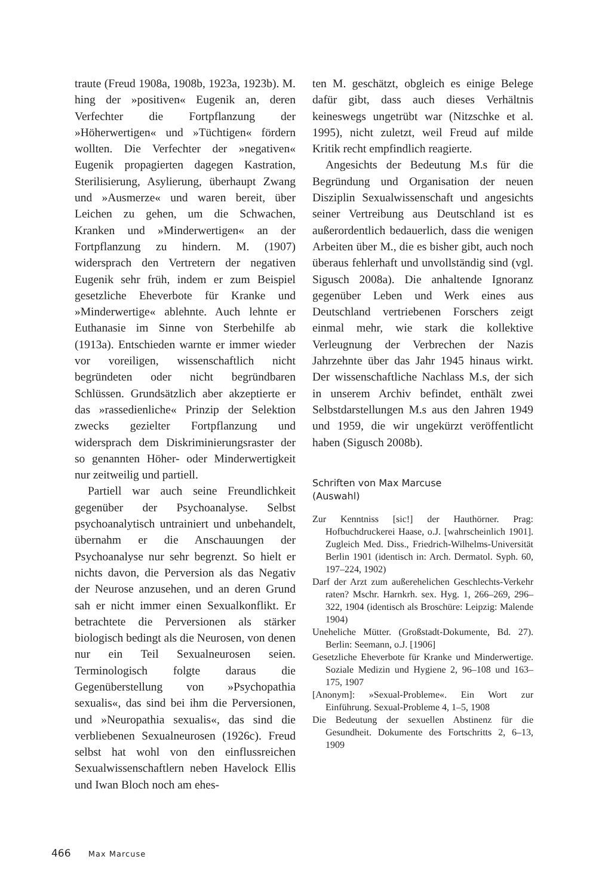traute (Freud 1908a, 1908b, 1923a, 1923b). M. hing der »positiven« Eugenik an, deren Verfechter die Fortpflanzung der »Höherwertigen« und »Tüchtigen« fördern wollten. Die Verfechter der »negativen« Eugenik propagierten dagegen Kastration, Sterilisierung, Asylierung, überhaupt Zwang und »Ausmerze« und waren bereit, über Leichen zu gehen, um die Schwachen, Kranken und »Minderwertigen« an der Fortpflanzung zu hindern. M. (1907) widersprach den Vertretern der negativen Eugenik sehr früh, indem er zum Beispiel gesetzliche Eheverbote für Kranke und »Minderwertige« ablehnte. Auch lehnte er Euthanasie im Sinne von Sterbehilfe ab (1913a). Entschieden warnte er immer wieder vor voreiligen, wissenschaftlich nicht begründeten oder nicht begründbaren Schlüssen. Grundsätzlich aber akzeptierte er das »rassedienliche« Prinzip der Selektion zwecks gezielter Fortpflanzung und widersprach dem Diskriminierungsraster der so genannten Höher- oder Minderwertigkeit nur zeitweilig und partiell.
Partiell war auch seine Freundlichkeit gegenüber der Psychoanalyse. Selbst psychoanalytisch untrainiert und unbehandelt, übernahm er die Anschauungen der Psychoanalyse nur sehr begrenzt. So hielt er nichts davon, die Perversion als das Negativ der Neurose anzusehen, und an deren Grund sah er nicht immer einen Sexualkonflikt. Er betrachtete die Perversionen als stärker biologisch bedingt als die Neurosen, von denen nur ein Teil Sexualneurosen seien. Terminologisch folgte daraus die Gegenüberstellung von »Psychopathia sexualis«, das sind bei ihm die Perversionen, und »Neuropathia sexualis«, das sind die verbliebenen Sexualneurosen (1926c). Freud selbst hat wohl von den einflussreichen Sexualwissenschaftlern neben Havelock Ellis und Iwan Bloch noch am ehes-
ten M. geschätzt, obgleich es einige Belege dafür gibt, dass auch dieses Verhältnis keineswegs ungetrübt war (Nitzschke et al. 1995), nicht zuletzt, weil Freud auf milde Kritik recht empfindlich reagierte.
Angesichts der Bedeutung M.s für die Begründung und Organisation der neuen Disziplin Sexualwissenschaft und angesichts seiner Vertreibung aus Deutschland ist es außerordentlich bedauerlich, dass die wenigen Arbeiten über M., die es bisher gibt, auch noch überaus fehlerhaft und unvollständig sind (vgl. Sigusch 2008a). Die anhaltende Ignoranz gegenüber Leben und Werk eines aus Deutschland vertriebenen Forschers zeigt einmal mehr, wie stark die kollektive Verleugnung der Verbrechen der Nazis Jahrzehnte über das Jahr 1945 hinaus wirkt. Der wissenschaftliche Nachlass M.s, der sich in unserem Archiv befindet, enthält zwei Selbstdarstellungen M.s aus den Jahren 1949 und 1959, die wir ungekürzt veröffentlicht haben (Sigusch 2008b).
Schriften von Max Marcuse
(Auswahl)
Zur Kenntniss [sic!] der Hauthörner. Prag: Hofbuchdruckerei Haase, o.J. [wahrscheinlich 1901]. Zugleich Med. Diss., Friedrich-Wilhelms-Universität Berlin 1901 (identisch in: Arch. Dermatol. Syph. 60, 197–224, 1902)
Darf der Arzt zum außerehelichen Geschlechts-Verkehr raten? Mschr. Harnkrh. sex. Hyg. 1, 266–269, 296–322, 1904 (identisch als Broschüre: Leipzig: Malende 1904)
Uneheliche Mütter. (Großstadt-Dokumente, Bd. 27). Berlin: Seemann, o.J. [1906]
Gesetzliche Eheverbote für Kranke und Minderwertige. Soziale Medizin und Hygiene 2, 96–108 und 163–175, 1907
[Anonym]: »Sexual-Probleme«. Ein Wort zur Einführung. Sexual-Probleme 4, 1–5, 1908
Die Bedeutung der sexuellen Abstinenz für die Gesundheit. Dokumente des Fortschritts 2, 6–13, 1909
466 Max Marcuse